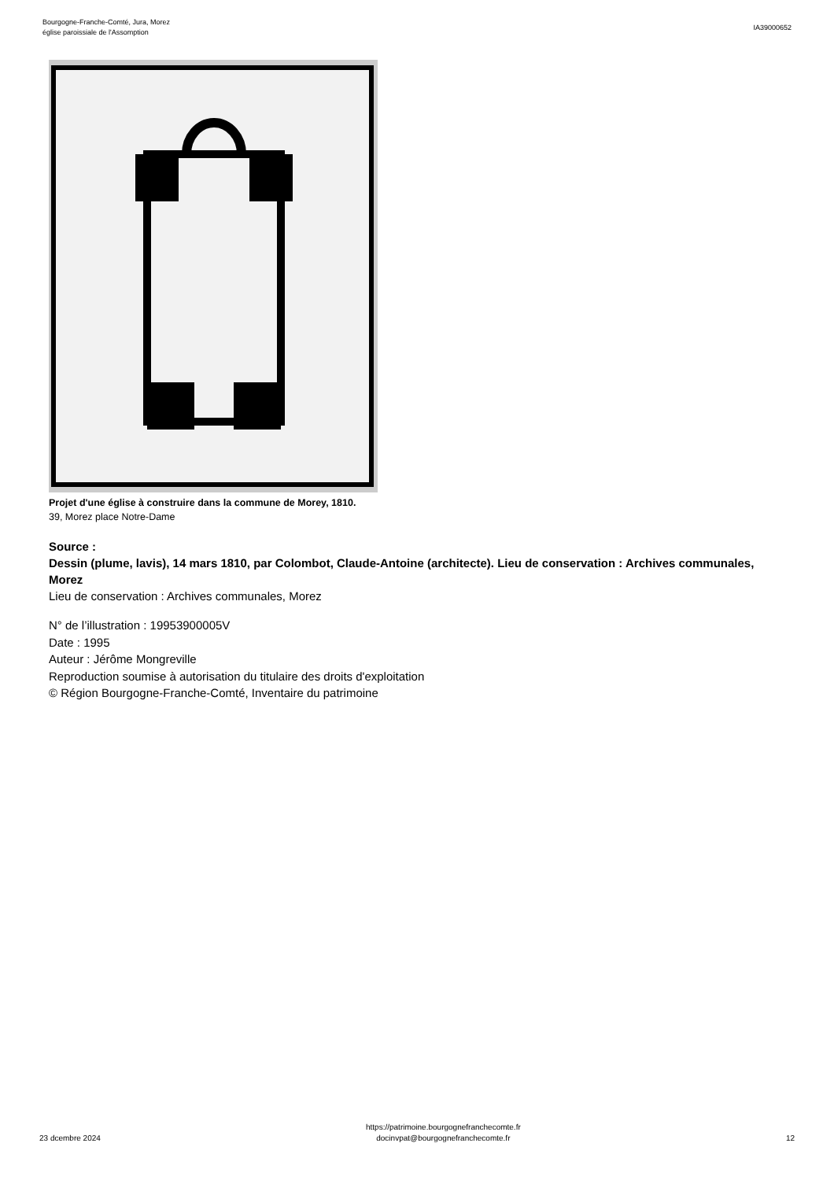Bourgogne-Franche-Comté, Jura, Morez
église paroissiale de l'Assomption
IA39000652
Projet d'une église à construire dans la commune de Morey, 1810.
39, Morez place Notre-Dame
Source :
Dessin (plume, lavis), 14 mars 1810, par Colombot, Claude-Antoine (architecte). Lieu de conservation : Archives communales, Morez
Lieu de conservation : Archives communales, Morez
N° de l’illustration : 19953900005V
Date : 1995
Auteur : Jérôme Mongreville
Reproduction soumise à autorisation du titulaire des droits d'exploitation
© Région Bourgogne-Franche-Comté, Inventaire du patrimoine
23 dcembre 2024
https://patrimoine.bourgognefranchecomte.fr
docinvpat@bourgognefranchecomte.fr
12